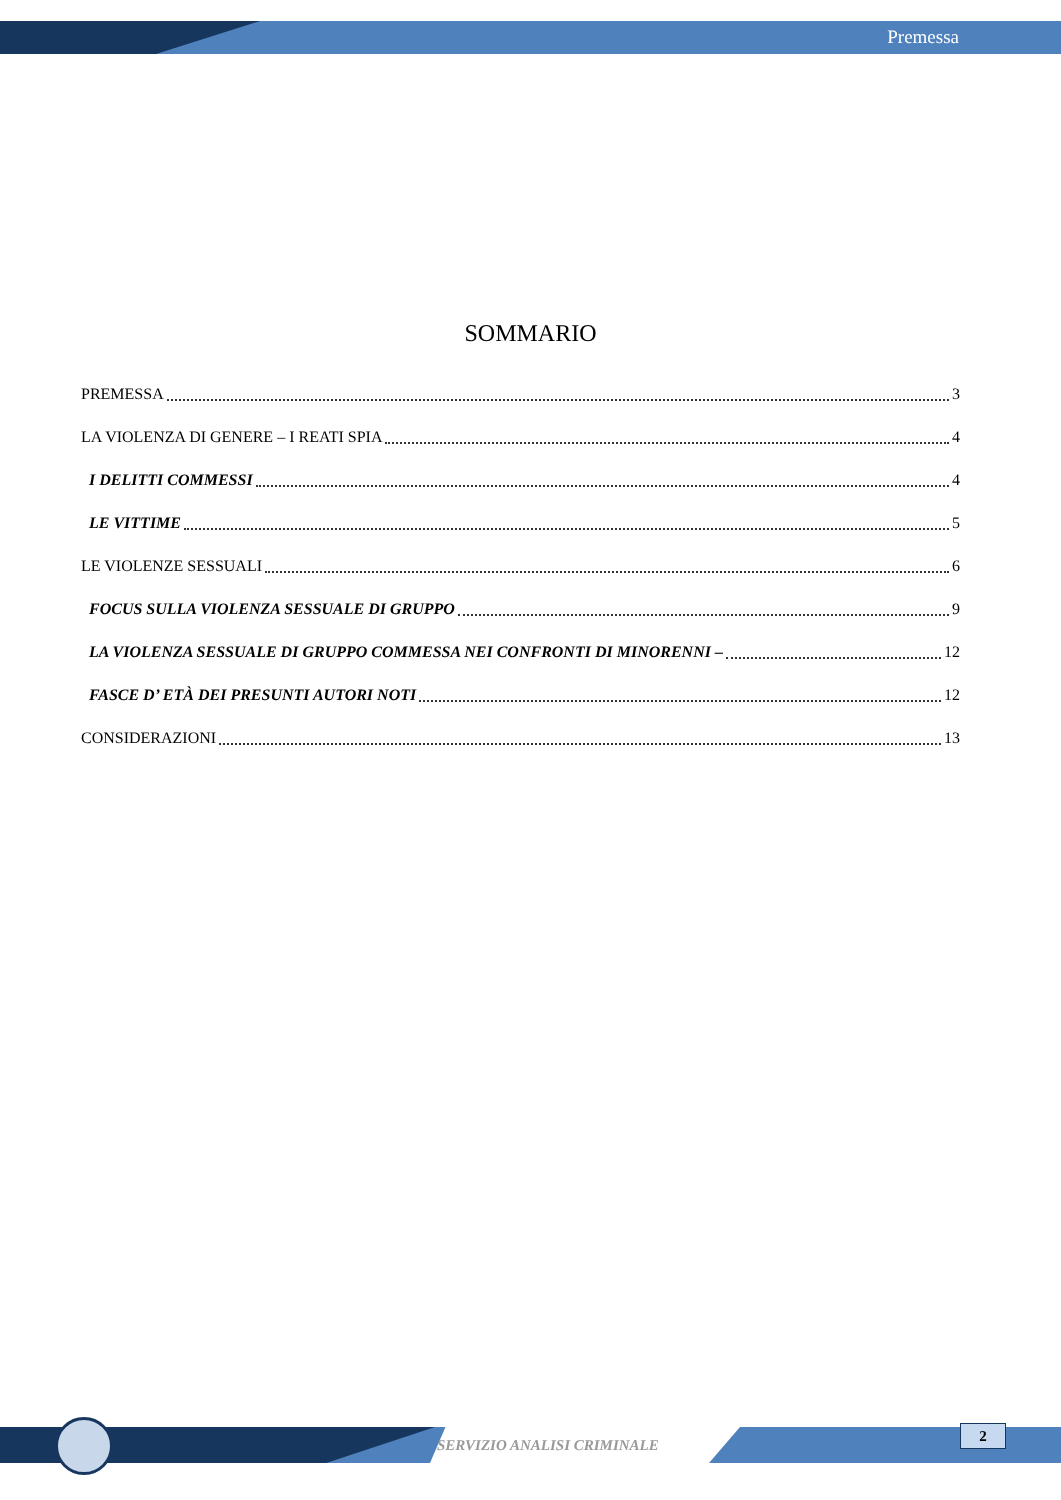Premessa
SOMMARIO
PREMESSA 3
LA VIOLENZA DI GENERE – I REATI SPIA 4
I DELITTI COMMESSI 4
LE VITTIME 5
LE VIOLENZE SESSUALI 6
FOCUS SULLA VIOLENZA SESSUALE DI GRUPPO 9
LA VIOLENZA SESSUALE DI GRUPPO COMMESSA NEI CONFRONTI DI MINORENNI – 12
FASCE D’ ETÀ DEI PRESUNTI AUTORI NOTI 12
CONSIDERAZIONI 13
SERVIZIO ANALISI CRIMINALE
2